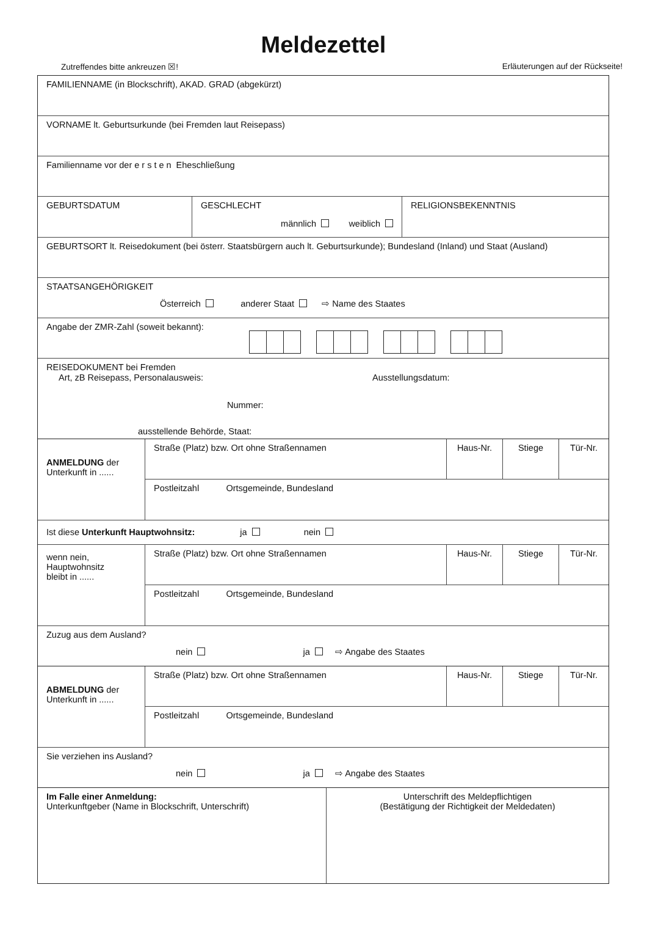Meldezettel
Zutreffendes bitte ankreuzen ☒! Erläuterungen auf der Rückseite!
FAMILIENNAME (in Blockschrift), AKAD. GRAD (abgekürzt)
VORNAME lt. Geburtsurkunde (bei Fremden laut Reisepass)
Familienname vor der ersten Eheschließung
GEBURTSDATUM GESCHLECHT
männlich weiblich
RELIGIONSBEKENNTNIS
GEBURTSORT lt. Reisedokument (bei österr. Staatsbürgern auch lt. Geburtsurkunde); Bundesland (Inland) und Staat (Ausland)
STAATSANGEHÖRIGKEIT
Österreich anderer Staat ⇨ Name des Staates
Angabe der ZMR-Zahl (soweit bekannt):
REISEDOKUMENT bei Fremden
Art, zB Reisepass, Personalausweis: Ausstellungsdatum:
Nummer:
ausstellende Behörde, Staat:
ANMELDUNG der
Unterkunft in ......
Straße (Platz) bzw. Ort ohne Straßennamen Haus-Nr. Stiege Tür-Nr.
Postleitzahl Ortsgemeinde, Bundesland
Ist diese Unterkunft Hauptwohnsitz: ja nein
wenn nein,
Hauptwohnsitz
bleibt in ......
Straße (Platz) bzw. Ort ohne Straßennamen Haus-Nr. Stiege Tür-Nr.
Postleitzahl Ortsgemeinde, Bundesland
Zuzug aus dem Ausland?
nein ja ⇨ Angabe des Staates
ABMELDUNG der
Unterkunft in ......
Straße (Platz) bzw. Ort ohne Straßennamen Haus-Nr. Stiege Tür-Nr.
Postleitzahl Ortsgemeinde, Bundesland
Sie verziehen ins Ausland?
nein ja ⇨ Angabe des Staates
Im Falle einer Anmeldung:
Unterkunftgeber (Name in Blockschrift, Unterschrift)
Unterschrift des Meldepflichtigen
(Bestätigung der Richtigkeit der Meldedaten)